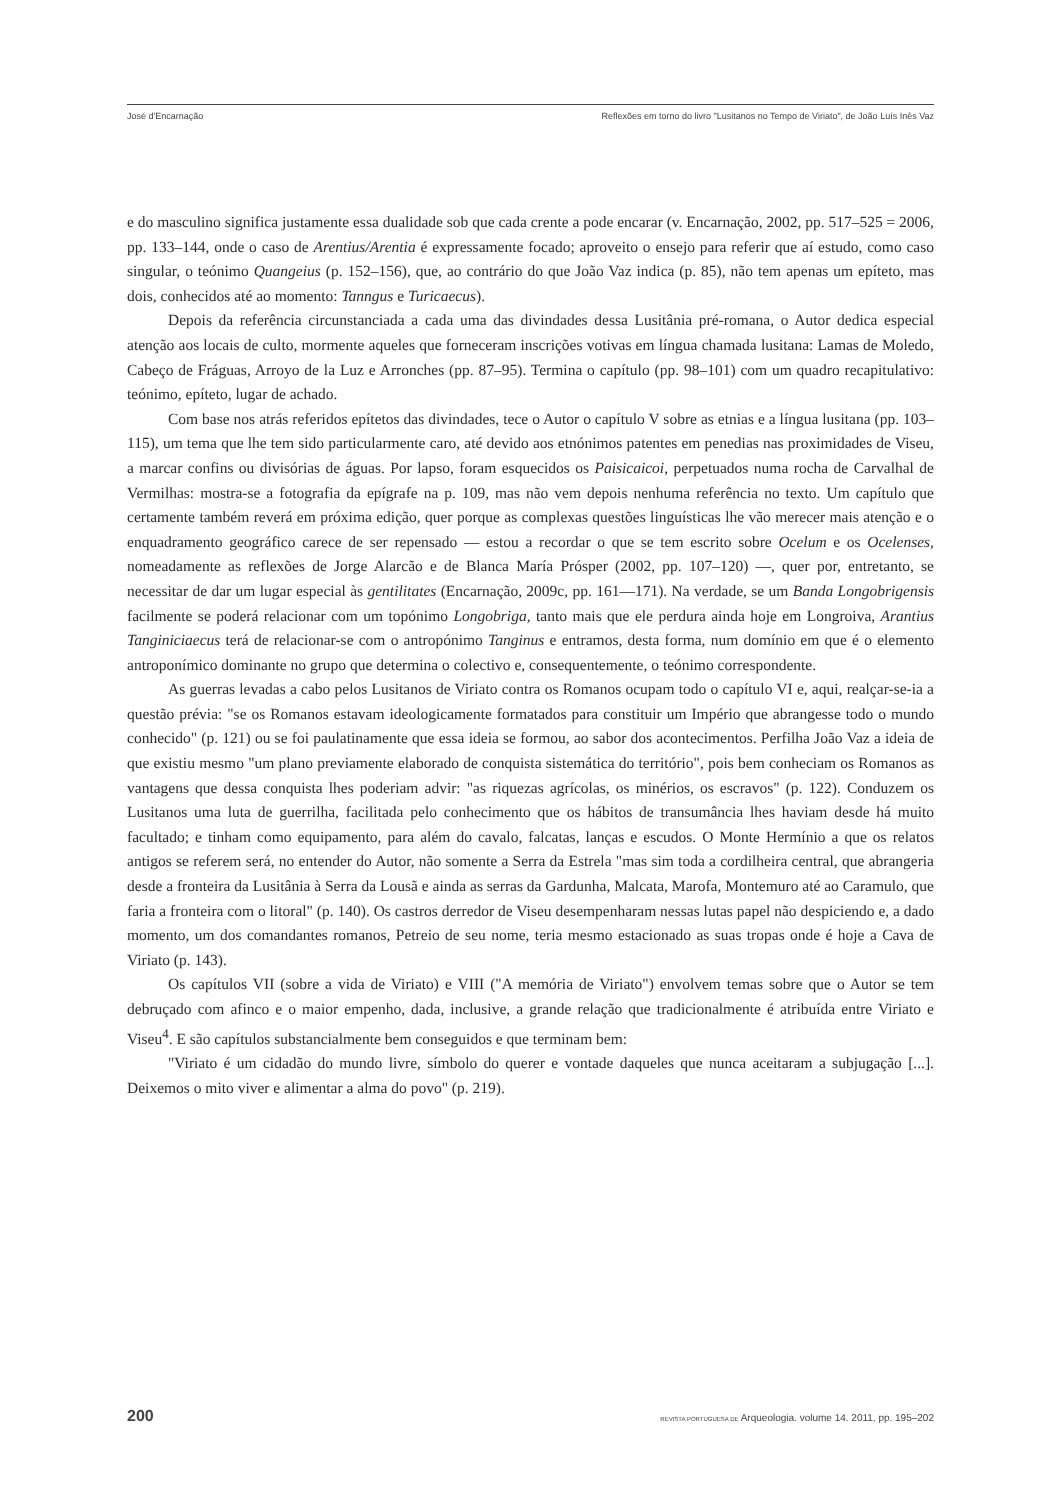José d'Encarnação Reflexões em torno do livro "Lusitanos no Tempo de Viriato", de João Luís Inês Vaz
e do masculino significa justamente essa dualidade sob que cada crente a pode encarar (v. Encarnação, 2002, pp. 517–525 = 2006, pp. 133–144, onde o caso de Arentius/Arentia é expressamente focado; aproveito o ensejo para referir que aí estudo, como caso singular, o teónimo Quangeius (p. 152–156), que, ao contrário do que João Vaz indica (p. 85), não tem apenas um epíteto, mas dois, conhecidos até ao momento: Tanngus e Turicaecus).
Depois da referência circunstanciada a cada uma das divindades dessa Lusitânia pré-romana, o Autor dedica especial atenção aos locais de culto, mormente aqueles que forneceram inscrições votivas em língua chamada lusitana: Lamas de Moledo, Cabeço de Fráguas, Arroyo de la Luz e Arronches (pp. 87–95). Termina o capítulo (pp. 98–101) com um quadro recapitulativo: teónimo, epíteto, lugar de achado.
Com base nos atrás referidos epítetos das divindades, tece o Autor o capítulo V sobre as etnias e a língua lusitana (pp. 103–115), um tema que lhe tem sido particularmente caro, até devido aos etnónimos patentes em penedias nas proximidades de Viseu, a marcar confins ou divisórias de águas. Por lapso, foram esquecidos os Paisicaicoi, perpetuados numa rocha de Carvalhal de Vermilhas: mostra-se a fotografia da epígrafe na p. 109, mas não vem depois nenhuma referência no texto. Um capítulo que certamente também reverá em próxima edição, quer porque as complexas questões linguísticas lhe vão merecer mais atenção e o enquadramento geográfico carece de ser repensado — estou a recordar o que se tem escrito sobre Ocelum e os Ocelenses, nomeadamente as reflexões de Jorge Alarcão e de Blanca María Prósper (2002, pp. 107–120) —, quer por, entretanto, se necessitar de dar um lugar especial às gentilitates (Encarnação, 2009c, pp. 161––171). Na verdade, se um Banda Longobrigensis facilmente se poderá relacionar com um topónimo Longobriga, tanto mais que ele perdura ainda hoje em Longroiva, Arantius Tanginiciaecus terá de relacionar-se com o antropónimo Tanginus e entramos, desta forma, num domínio em que é o elemento antroponímico dominante no grupo que determina o colectivo e, consequentemente, o teónimo correspondente.
As guerras levadas a cabo pelos Lusitanos de Viriato contra os Romanos ocupam todo o capítulo VI e, aqui, realçar-se-ia a questão prévia: "se os Romanos estavam ideologicamente formatados para constituir um Império que abrangesse todo o mundo conhecido" (p. 121) ou se foi paulatinamente que essa ideia se formou, ao sabor dos acontecimentos. Perfilha João Vaz a ideia de que existiu mesmo "um plano previamente elaborado de conquista sistemática do território", pois bem conheciam os Romanos as vantagens que dessa conquista lhes poderiam advir: "as riquezas agrícolas, os minérios, os escravos" (p. 122). Conduzem os Lusitanos uma luta de guerrilha, facilitada pelo conhecimento que os hábitos de transumância lhes haviam desde há muito facultado; e tinham como equipamento, para além do cavalo, falcatas, lanças e escudos. O Monte Hermínio a que os relatos antigos se referem será, no entender do Autor, não somente a Serra da Estrela "mas sim toda a cordilheira central, que abrangeria desde a fronteira da Lusitânia à Serra da Lousã e ainda as serras da Gardunha, Malcata, Marofa, Montemuro até ao Caramulo, que faria a fronteira com o litoral" (p. 140). Os castros derredor de Viseu desempenharam nessas lutas papel não despiciendo e, a dado momento, um dos comandantes romanos, Petreio de seu nome, teria mesmo estacionado as suas tropas onde é hoje a Cava de Viriato (p. 143).
Os capítulos VII (sobre a vida de Viriato) e VIII ("A memória de Viriato") envolvem temas sobre que o Autor se tem debruçado com afinco e o maior empenho, dada, inclusive, a grande relação que tradicionalmente é atribuída entre Viriato e Viseu<sup>4</sup>. E são capítulos substancialmente bem conseguidos e que terminam bem:
"Viriato é um cidadão do mundo livre, símbolo do querer e vontade daqueles que nunca aceitaram a subjugação [...]. Deixemos o mito viver e alimentar a alma do povo" (p. 219).
200 REVISTA PORTUGUESA DE Arqueologia. volume 14. 2011, pp. 195–202